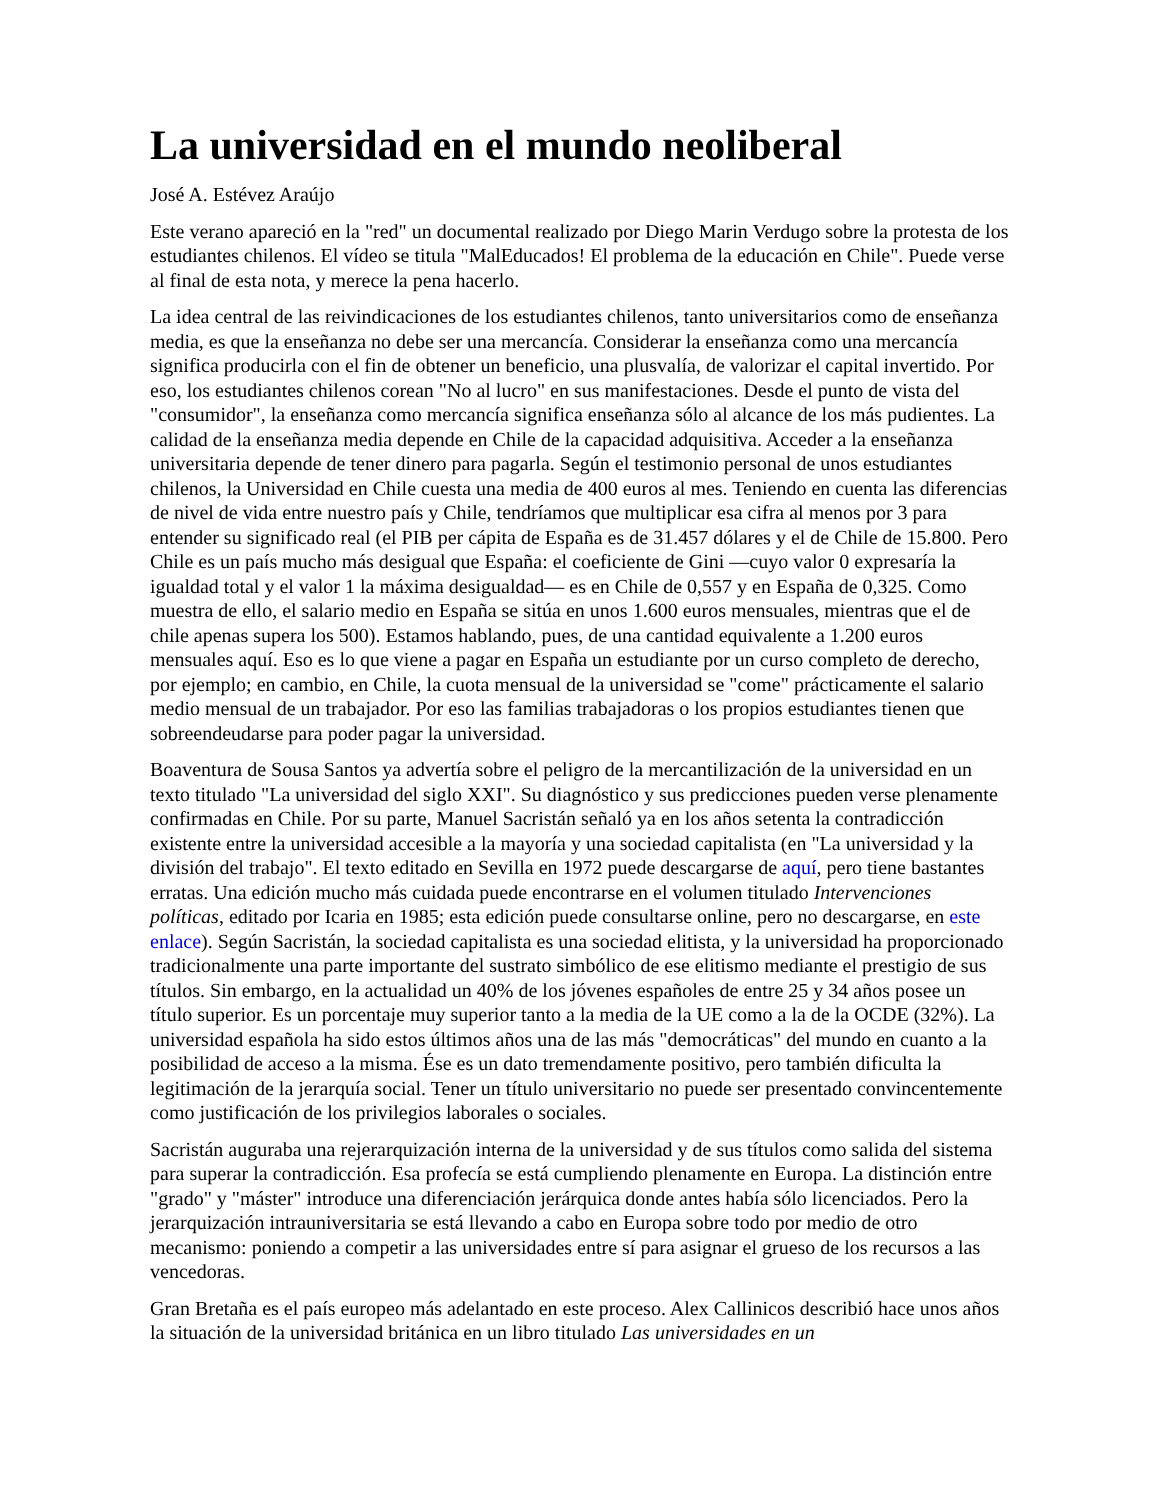La universidad en el mundo neoliberal
José A. Estévez Araújo
Este verano apareció en la "red" un documental realizado por Diego Marin Verdugo sobre la protesta de los estudiantes chilenos. El vídeo se titula "MalEducados! El problema de la educación en Chile". Puede verse al final de esta nota, y merece la pena hacerlo.
La idea central de las reivindicaciones de los estudiantes chilenos, tanto universitarios como de enseñanza media, es que la enseñanza no debe ser una mercancía. Considerar la enseñanza como una mercancía significa producirla con el fin de obtener un beneficio, una plusvalía, de valorizar el capital invertido. Por eso, los estudiantes chilenos corean "No al lucro" en sus manifestaciones. Desde el punto de vista del "consumidor", la enseñanza como mercancía significa enseñanza sólo al alcance de los más pudientes. La calidad de la enseñanza media depende en Chile de la capacidad adquisitiva. Acceder a la enseñanza universitaria depende de tener dinero para pagarla. Según el testimonio personal de unos estudiantes chilenos, la Universidad en Chile cuesta una media de 400 euros al mes. Teniendo en cuenta las diferencias de nivel de vida entre nuestro país y Chile, tendríamos que multiplicar esa cifra al menos por 3 para entender su significado real (el PIB per cápita de España es de 31.457 dólares y el de Chile de 15.800. Pero Chile es un país mucho más desigual que España: el coeficiente de Gini —cuyo valor 0 expresaría la igualdad total y el valor 1 la máxima desigualdad— es en Chile de 0,557 y en España de 0,325. Como muestra de ello, el salario medio en España se sitúa en unos 1.600 euros mensuales, mientras que el de chile apenas supera los 500). Estamos hablando, pues, de una cantidad equivalente a 1.200 euros mensuales aquí. Eso es lo que viene a pagar en España un estudiante por un curso completo de derecho, por ejemplo; en cambio, en Chile, la cuota mensual de la universidad se "come" prácticamente el salario medio mensual de un trabajador. Por eso las familias trabajadoras o los propios estudiantes tienen que sobreendeudarse para poder pagar la universidad.
Boaventura de Sousa Santos ya advertía sobre el peligro de la mercantilización de la universidad en un texto titulado "La universidad del siglo XXI". Su diagnóstico y sus predicciones pueden verse plenamente confirmadas en Chile. Por su parte, Manuel Sacristán señaló ya en los años setenta la contradicción existente entre la universidad accesible a la mayoría y una sociedad capitalista (en "La universidad y la división del trabajo". El texto editado en Sevilla en 1972 puede descargarse de aquí, pero tiene bastantes erratas. Una edición mucho más cuidada puede encontrarse en el volumen titulado Intervenciones políticas, editado por Icaria en 1985; esta edición puede consultarse online, pero no descargarse, en este enlace). Según Sacristán, la sociedad capitalista es una sociedad elitista, y la universidad ha proporcionado tradicionalmente una parte importante del sustrato simbólico de ese elitismo mediante el prestigio de sus títulos. Sin embargo, en la actualidad un 40% de los jóvenes españoles de entre 25 y 34 años posee un título superior. Es un porcentaje muy superior tanto a la media de la UE como a la de la OCDE (32%). La universidad española ha sido estos últimos años una de las más "democráticas" del mundo en cuanto a la posibilidad de acceso a la misma. Ése es un dato tremendamente positivo, pero también dificulta la legitimación de la jerarquía social. Tener un título universitario no puede ser presentado convincentemente como justificación de los privilegios laborales o sociales.
Sacristán auguraba una rejerarquización interna de la universidad y de sus títulos como salida del sistema para superar la contradicción. Esa profecía se está cumpliendo plenamente en Europa. La distinción entre "grado" y "máster" introduce una diferenciación jerárquica donde antes había sólo licenciados. Pero la jerarquización intrauniversitaria se está llevando a cabo en Europa sobre todo por medio de otro mecanismo: poniendo a competir a las universidades entre sí para asignar el grueso de los recursos a las vencedoras.
Gran Bretaña es el país europeo más adelantado en este proceso. Alex Callinicos describió hace unos años la situación de la universidad británica en un libro titulado Las universidades en un